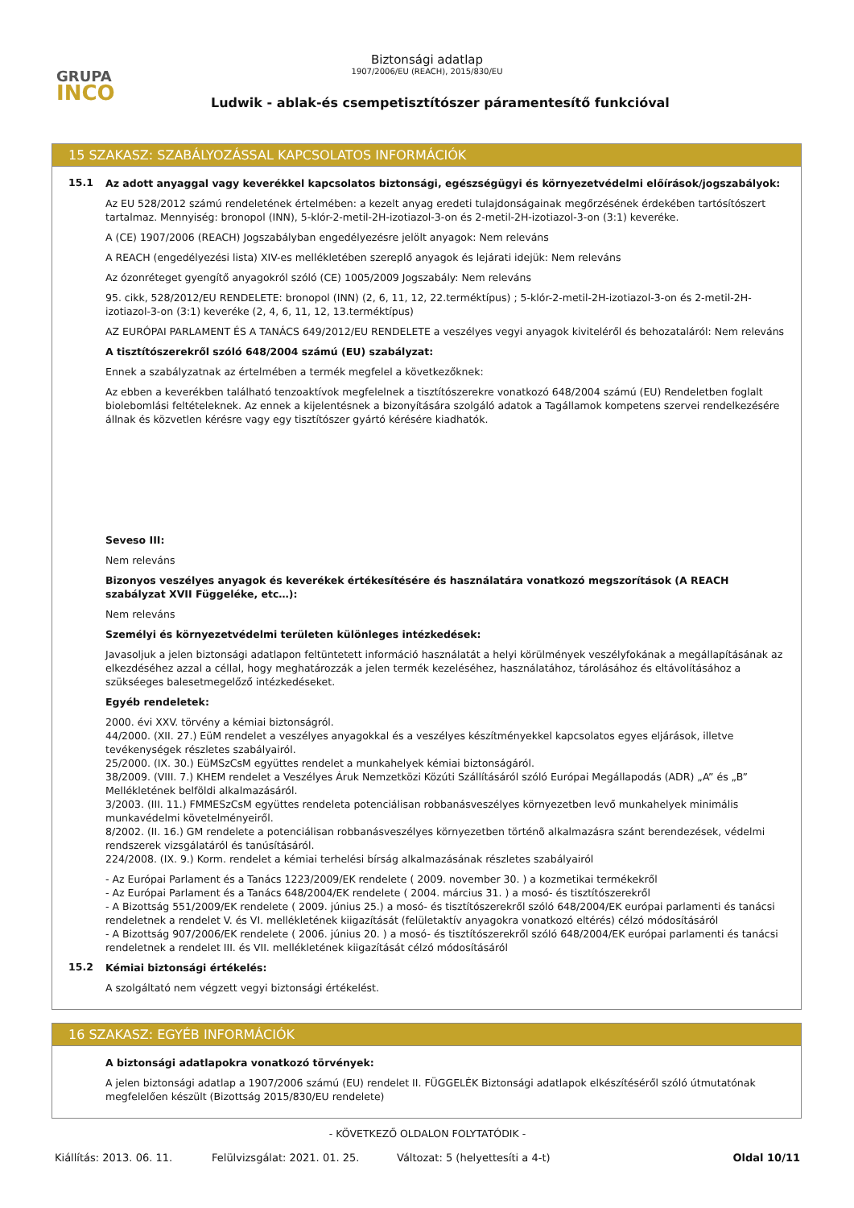GRUPA
INCO
Biztonsági adatlap
1907/2006/EU (REACH), 2015/830/EU
Ludwik - ablak-és csempetisztítószer páramentesítő funkcióval
15 SZAKASZ: SZABÁLYOZÁSSAL KAPCSOLATOS INFORMÁCIÓK
15.1
Az adott anyaggal vagy keverékkel kapcsolatos biztonsági, egészségügyi és környezetvédelmi előírások/jogszabályok:
Az EU 528/2012 számú rendeletének értelmében: a kezelt anyag eredeti tulajdonságainak megőrzésének érdekében tartósítószert tartalmaz. Mennyiség: bronopol (INN), 5-klór-2-metil-2H-izotiazol-3-on és 2-metil-2H-izotiazol-3-on (3:1) keveréke.
A (CE) 1907/2006 (REACH) Jogszabályban engedélyezésre jelölt anyagok: Nem releváns
A REACH (engedélyezési lista) XIV-es mellékletében szereplő anyagok és lejárati idejük: Nem releváns
Az ózonréteget gyengítő anyagokról szóló (CE) 1005/2009 Jogszabály: Nem releváns
95. cikk, 528/2012/EU RENDELETE: bronopol (INN) (2, 6, 11, 12, 22.terméktípus) ; 5-klór-2-metil-2H-izotiazol-3-on és 2-metil-2H-izotiazol-3-on (3:1) keveréke (2, 4, 6, 11, 12, 13.terméktípus)
AZ EURÓPAI PARLAMENT ÉS A TANÁCS 649/2012/EU RENDELETE a veszélyes vegyi anyagok kiviteléről és behozataláról: Nem releváns
A tisztítószerekről szóló 648/2004 számú (EU) szabályzat:
Ennek a szabályzatnak az értelmében a termék megfelel a következőknek:
Az ebben a keverékben található tenzoaktívok megfelelnek a tisztítószerekre vonatkozó 648/2004 számú (EU) Rendeletben foglalt biolebomlási feltételeknek. Az ennek a kijelentésnek a bizonyítására szolgáló adatok a Tagállamok kompetens szervei rendelkezésére állnak és közvetlen kérésre vagy egy tisztítószer gyártó kérésére kiadhatók.
Seveso III:
Nem releváns
Bizonyos veszélyes anyagok és keverékek értékesítésére és használatára vonatkozó megszorítások (A REACH szabályzat XVII Függeléke, etc…):
Nem releváns
Személyi és környezetvédelmi területen különleges intézkedések:
Javasoljuk a jelen biztonsági adatlapon feltüntetett információ használatát a helyi körülmények veszélyfokának a megállapításának az elkezdéséhez azzal a céllal, hogy meghatározzák a jelen termék kezeléséhez, használatához, tárolásához és eltávolításához a szükséeges balesetmegelőző intézkedéseket.
Egyéb rendeletek:
2000. évi XXV. törvény a kémiai biztonságról.
44/2000. (XII. 27.) EüM rendelet a veszélyes anyagokkal és a veszélyes készítményekkel kapcsolatos egyes eljárások, illetve tevékenységek részletes szabályairól.
25/2000. (IX. 30.) EüMSzCsM együttes rendelet a munkahelyek kémiai biztonságáról.
38/2009. (VIII. 7.) KHEM rendelet a Veszélyes Áruk Nemzetközi Közúti Szállításáról szóló Európai Megállapodás (ADR) „A” és „B” Mellékletének belföldi alkalmazásáról.
3/2003. (III. 11.) FMMESzCsM együttes rendeleta potenciálisan robbanásveszélyes környezetben levő munkahelyek minimális munkavédelmi követelményeiről.
8/2002. (II. 16.) GM rendelete a potenciálisan robbanásveszélyes környezetben történõ alkalmazásra szánt berendezések, védelmi rendszerek vizsgálatáról és tanúsításáról.
224/2008. (IX. 9.) Korm. rendelet a kémiai terhelési bírság alkalmazásának részletes szabályairól
- Az Európai Parlament és a Tanács 1223/2009/EK rendelete ( 2009. november 30. ) a kozmetikai termékekről
- Az Európai Parlament és a Tanács 648/2004/EK rendelete ( 2004. március 31. ) a mosó- és tisztítószerekről
- A Bizottság 551/2009/EK rendelete ( 2009. június 25.) a mosó- és tisztítószerekről szóló 648/2004/EK európai parlamenti és tanácsi rendeletnek a rendelet V. és VI. mellékletének kiigazítását (felületaktív anyagokra vonatkozó eltérés) célzó módosításáról
- A Bizottság 907/2006/EK rendelete ( 2006. június 20. ) a mosó- és tisztítószerekről szóló 648/2004/EK európai parlamenti és tanácsi rendeletnek a rendelet III. és VII. mellékletének kiigazítását célzó módosításáról
15.2
Kémiai biztonsági értékelés:
A szolgáltató nem végzett vegyi biztonsági értékelést.
16 SZAKASZ: EGYÉB INFORMÁCIÓK
A biztonsági adatlapokra vonatkozó törvények:
A jelen biztonsági adatlap a 1907/2006 számú (EU) rendelet II. FÜGGELÉK Biztonsági adatlapok elkészítéséről szóló útmutatónak megfelelően készült (Bizottság 2015/830/EU rendelete)
- KÖVETKEZŐ OLDALON FOLYTATÓDIK -
Kiállítás: 2013. 06. 11. Felülvizsgálat: 2021. 01. 25. Változat: 5 (helyettesíti a 4-t) Oldal 10/11